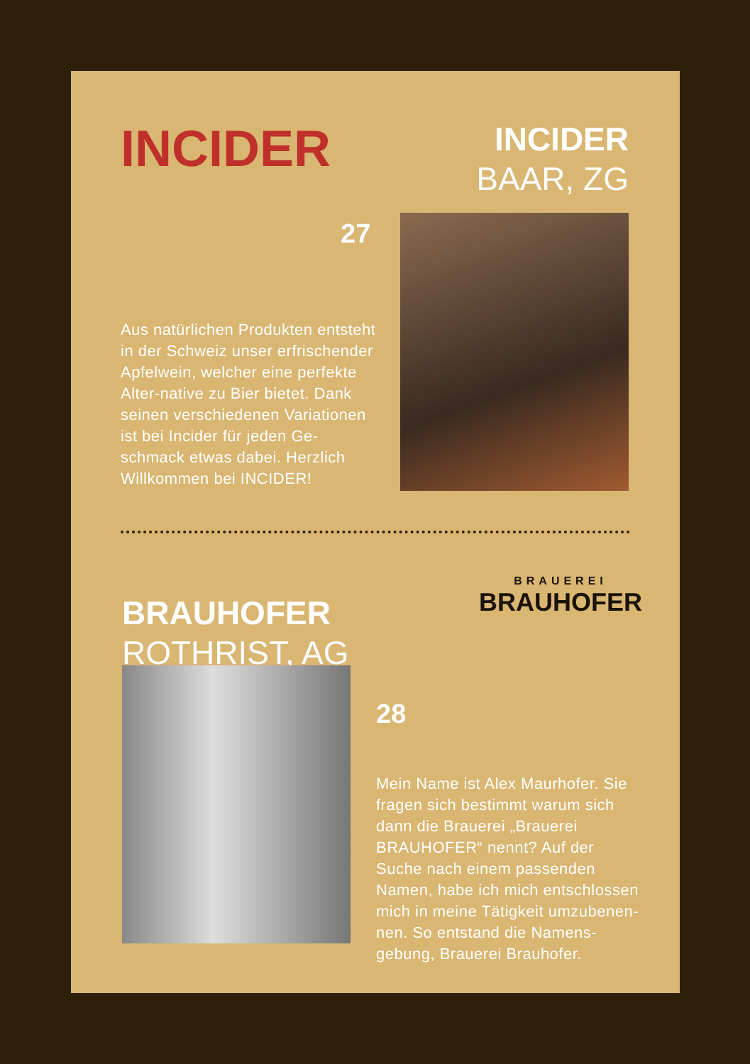INCIDER
INCIDER
BAAR, ZG
27
Aus natürlichen Produkten entsteht in der Schweiz unser erfrischender Apfelwein, welcher eine perfekte Alter-native zu Bier bietet. Dank seinen verschiedenen Variationen ist bei Incider für jeden Ge-schmack etwas dabei. Herzlich Willkommen bei INCIDER!
BRAUHOFER
ROTHRIST, AG
BRAUEREI
BRAUHOFER
28
Mein Name ist Alex Maurhofer. Sie fragen sich bestimmt warum sich dann die Brauerei „Brauerei BRAUHOFER“ nennt? Auf der Suche nach einem passenden Namen, habe ich mich entschlossen mich in meine Tätigkeit umzubenen-nen. So entstand die Namens-gebung, Brauerei Brauhofer.